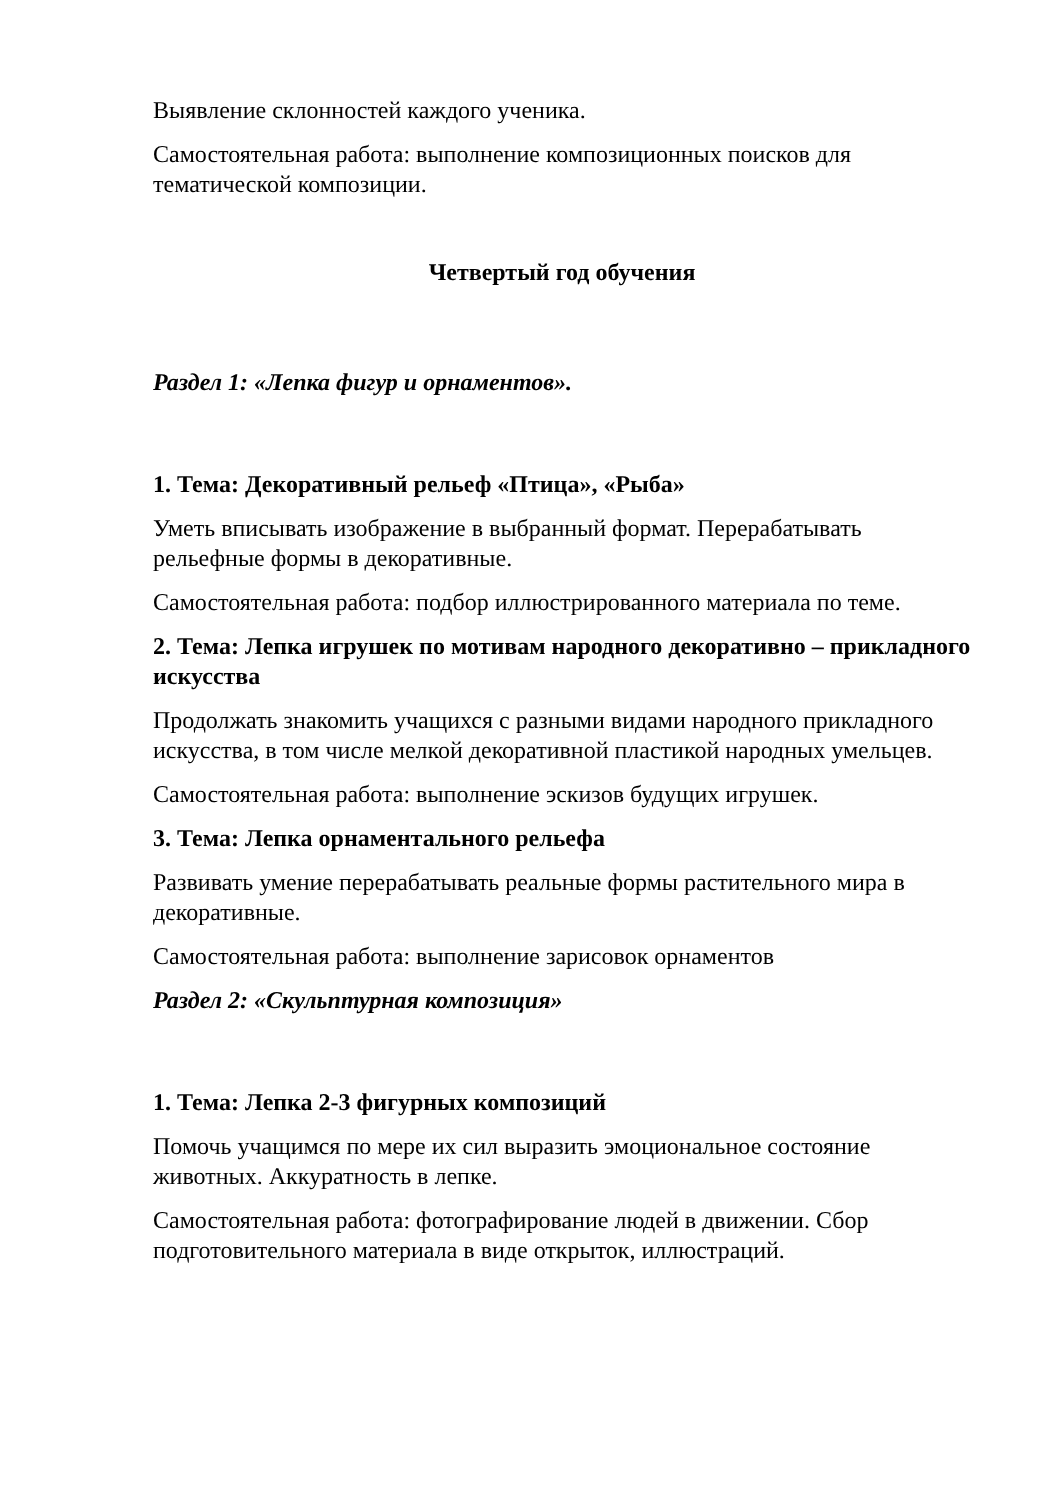Выявление склонностей каждого ученика.
Самостоятельная работа: выполнение композиционных поисков для тематической композиции.
Четвертый год обучения
Раздел 1: «Лепка фигур и орнаментов».
1. Тема: Декоративный рельеф «Птица», «Рыба»
Уметь вписывать изображение в выбранный формат. Перерабатывать рельефные формы в декоративные.
Самостоятельная работа: подбор иллюстрированного материала по теме.
2. Тема: Лепка игрушек по мотивам народного декоративно – прикладного искусства
Продолжать знакомить учащихся с разными видами народного прикладного искусства, в том числе мелкой декоративной пластикой народных умельцев.
Самостоятельная работа: выполнение эскизов будущих игрушек.
3. Тема: Лепка орнаментального рельефа
Развивать умение перерабатывать реальные формы растительного мира в декоративные.
Самостоятельная работа: выполнение зарисовок орнаментов
Раздел 2: «Скульптурная композиция»
1. Тема: Лепка 2-3 фигурных композиций
Помочь учащимся по мере их сил выразить эмоциональное состояние животных. Аккуратность в лепке.
Самостоятельная работа: фотографирование людей в движении. Сбор подготовительного материала в виде открыток, иллюстраций.